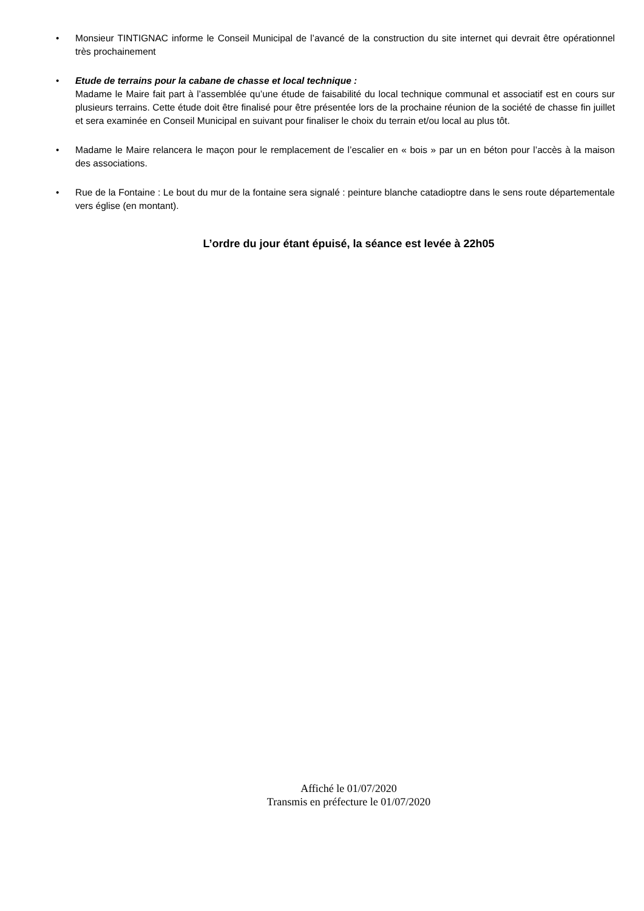• Monsieur TINTIGNAC informe le Conseil Municipal de l’avancé de la construction du site internet qui devrait être opérationnel très prochainement
• Etude de terrains pour la cabane de chasse et local technique :
Madame le Maire fait part à l’assemblée qu’une étude de faisabilité du local technique communal et associatif est en cours sur plusieurs terrains. Cette étude doit être finalisé pour être présentée lors de la prochaine réunion de la société de chasse fin juillet et sera examinée en Conseil Municipal en suivant pour finaliser le choix du terrain et/ou local au plus tôt.
• Madame le Maire relancera le maçon pour le remplacement de l’escalier en « bois » par un en béton pour l’accès à la maison des associations.
• Rue de la Fontaine : Le bout du mur de la fontaine sera signalé : peinture blanche catadioptre dans le sens route départementale vers église (en montant).
L’ordre du jour étant épuisé, la séance est levée à 22h05
Affiché le 01/07/2020
Transmis en préfecture le 01/07/2020